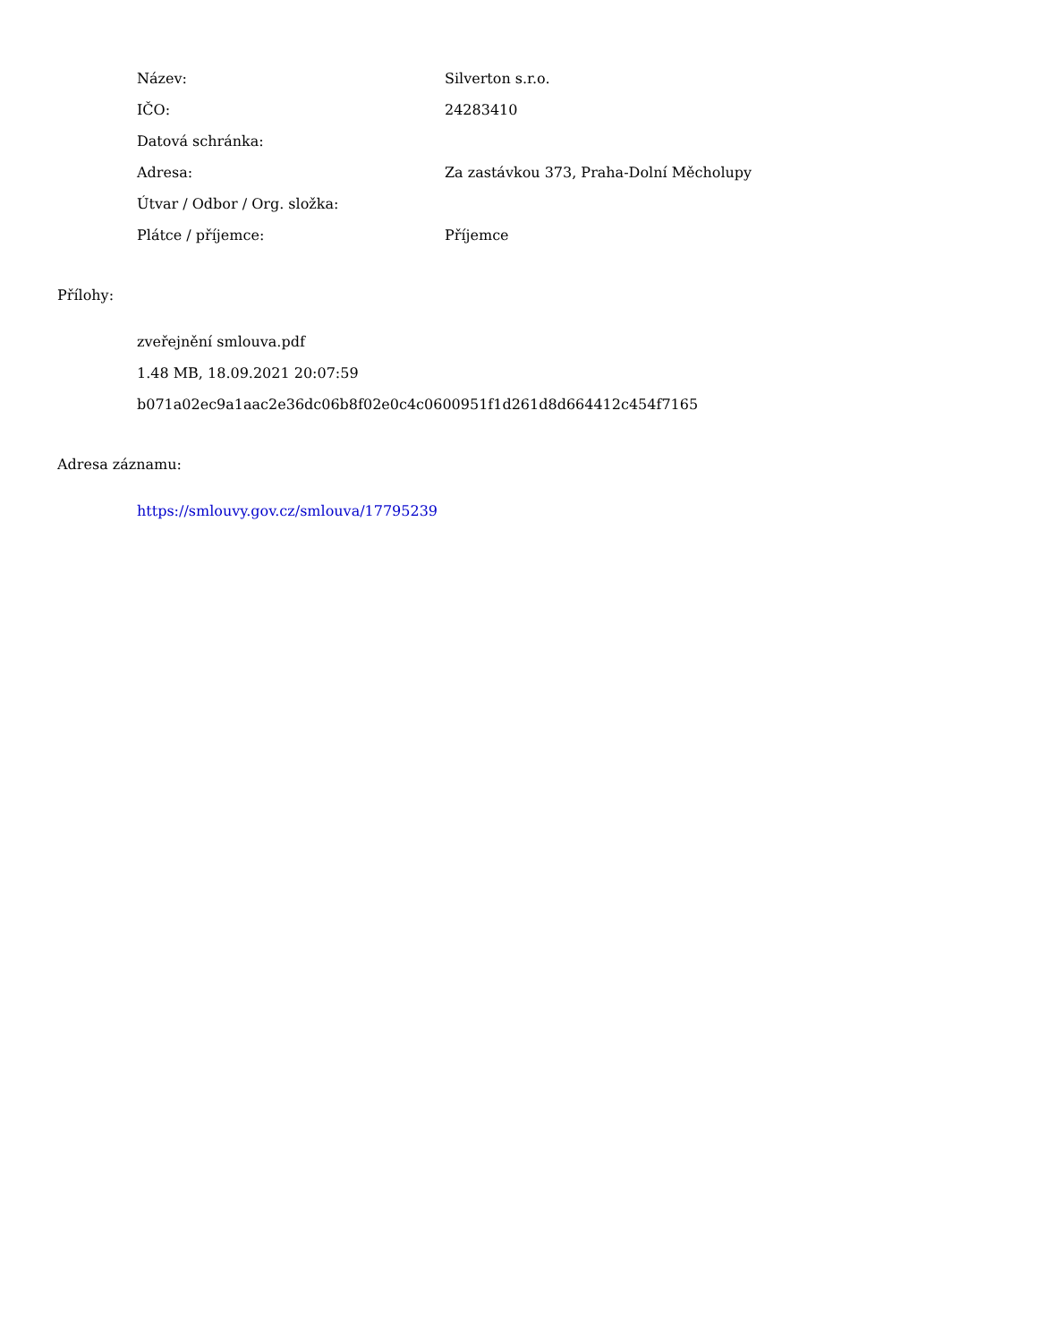| Název: | Silverton s.r.o. |
| IČO: | 24283410 |
| Datová schránka: | |
| Adresa: | Za zastávkou 373, Praha-Dolní Měcholupy |
| Útvar / Odbor / Org. složka: | |
| Plátce / příjemce: | Příjemce |
Přílohy:
zveřejnění smlouva.pdf
1.48 MB, 18.09.2021 20:07:59
b071a02ec9a1aac2e36dc06b8f02e0c4c0600951f1d261d8d664412c454f7165
Adresa záznamu:
https://smlouvy.gov.cz/smlouva/17795239